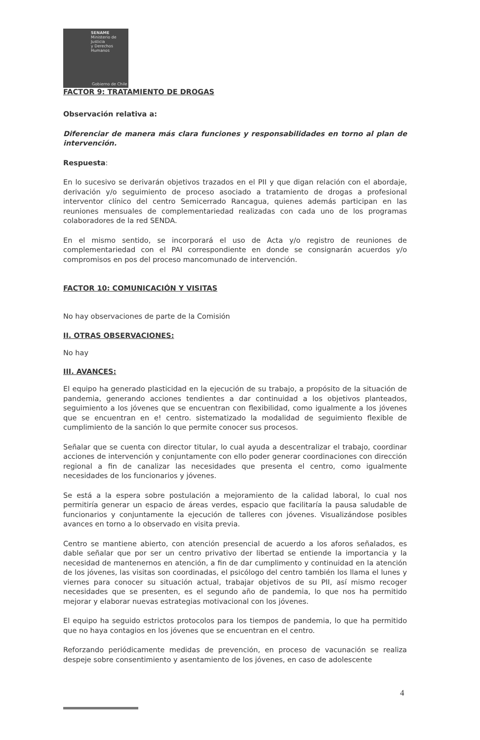SENAME
Ministerio de Justicia
y Derechos Humanos
Gobierno de Chile
FACTOR 9: TRATAMIENTO DE DROGAS
Observación relativa a:
Diferenciar de manera más clara funciones y responsabilidades en torno al plan de intervención.
Respuesta:
En lo sucesivo se derivarán objetivos trazados en el PII y que digan relación con el abordaje, derivación y/o seguimiento de proceso asociado a tratamiento de drogas a profesional interventor clínico del centro Semicerrado Rancagua, quienes además participan en las reuniones mensuales de complementariedad realizadas con cada uno de los programas colaboradores de la red SENDA.
En el mismo sentido, se incorporará el uso de Acta y/o registro de reuniones de complementariedad con el PAI correspondiente en donde se consignarán acuerdos y/o compromisos en pos del proceso mancomunado de intervención.
FACTOR 10: COMUNICACIÓN Y VISITAS
No hay observaciones de parte de la Comisión
II. OTRAS OBSERVACIONES:
No hay
III. AVANCES:
El equipo ha generado plasticidad en la ejecución de su trabajo, a propósito de la situación de pandemia, generando acciones tendientes a dar continuidad a los objetivos planteados, seguimiento a los jóvenes que se encuentran con flexibilidad, como igualmente a los jóvenes que se encuentran en e! centro. sistematizado la modalidad de seguimiento flexible de cumplimiento de la sanción lo que permite conocer sus procesos.
Señalar que se cuenta con director titular, lo cual ayuda a descentralizar el trabajo, coordinar acciones de intervención y conjuntamente con ello poder generar coordinaciones con dirección regional a fin de canalizar las necesidades que presenta el centro, como igualmente necesidades de los funcionarios y jóvenes.
Se está a la espera sobre postulación a mejoramiento de la calidad laboral, lo cual nos permitiría generar un espacio de áreas verdes, espacio que facilitaría la pausa saludable de funcionarios y conjuntamente la ejecución de talleres con jóvenes. Visualizándose posibles avances en torno a lo observado en visita previa.
Centro se mantiene abierto, con atención presencial de acuerdo a los aforos señalados, es dable señalar que por ser un centro privativo der libertad se entiende la importancia y la necesidad de mantenernos en atención, a fin de dar cumplimento y continuidad en la atención de los jóvenes, las visitas son coordinadas, el psicólogo del centro también los llama el lunes y viernes para conocer su situación actual, trabajar objetivos de su PII, así mismo recoger necesidades que se presenten, es el segundo año de pandemia, lo que nos ha permitido mejorar y elaborar nuevas estrategias motivacional con los jóvenes.
El equipo ha seguido estrictos protocolos para los tiempos de pandemia, lo que ha permitido que no haya contagios en los jóvenes que se encuentran en el centro.
Reforzando periódicamente medidas de prevención, en proceso de vacunación se realiza despeje sobre consentimiento y asentamiento de los jóvenes, en caso de adolescente
4